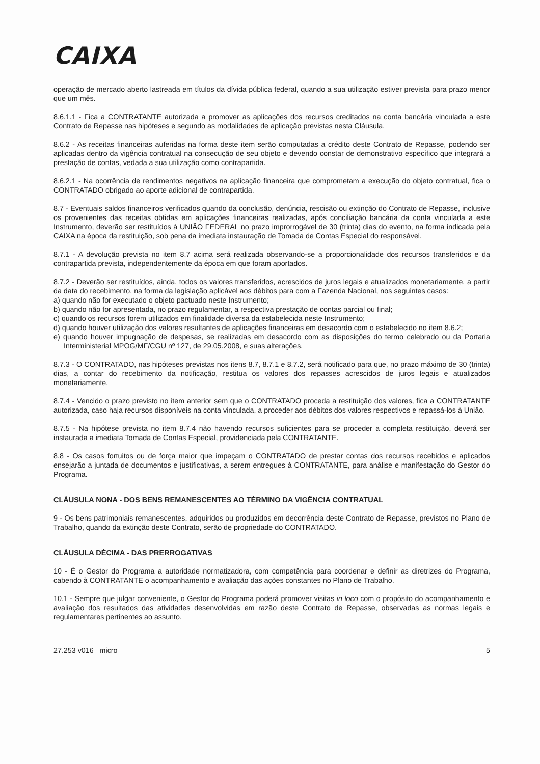CAIXA
operação de mercado aberto lastreada em títulos da dívida pública federal, quando a sua utilização estiver prevista para prazo menor que um mês.
8.6.1.1 - Fica a CONTRATANTE autorizada a promover as aplicações dos recursos creditados na conta bancária vinculada a este Contrato de Repasse nas hipóteses e segundo as modalidades de aplicação previstas nesta Cláusula.
8.6.2 - As receitas financeiras auferidas na forma deste item serão computadas a crédito deste Contrato de Repasse, podendo ser aplicadas dentro da vigência contratual na consecução de seu objeto e devendo constar de demonstrativo específico que integrará a prestação de contas, vedada a sua utilização como contrapartida.
8.6.2.1 - Na ocorrência de rendimentos negativos na aplicação financeira que comprometam a execução do objeto contratual, fica o CONTRATADO obrigado ao aporte adicional de contrapartida.
8.7 - Eventuais saldos financeiros verificados quando da conclusão, denúncia, rescisão ou extinção do Contrato de Repasse, inclusive os provenientes das receitas obtidas em aplicações financeiras realizadas, após conciliação bancária da conta vinculada a este Instrumento, deverão ser restituídos à UNIÃO FEDERAL no prazo improrrogável de 30 (trinta) dias do evento, na forma indicada pela CAIXA na época da restituição, sob pena da imediata instauração de Tomada de Contas Especial do responsável.
8.7.1 - A devolução prevista no item 8.7 acima será realizada observando-se a proporcionalidade dos recursos transferidos e da contrapartida prevista, independentemente da época em que foram aportados.
8.7.2 - Deverão ser restituídos, ainda, todos os valores transferidos, acrescidos de juros legais e atualizados monetariamente, a partir da data do recebimento, na forma da legislação aplicável aos débitos para com a Fazenda Nacional, nos seguintes casos:
a) quando não for executado o objeto pactuado neste Instrumento;
b) quando não for apresentada, no prazo regulamentar, a respectiva prestação de contas parcial ou final;
c) quando os recursos forem utilizados em finalidade diversa da estabelecida neste Instrumento;
d) quando houver utilização dos valores resultantes de aplicações financeiras em desacordo com o estabelecido no item 8.6.2;
e) quando houver impugnação de despesas, se realizadas em desacordo com as disposições do termo celebrado ou da Portaria Interministerial MPOG/MF/CGU nº 127, de 29.05.2008, e suas alterações.
8.7.3 - O CONTRATADO, nas hipóteses previstas nos itens 8.7, 8.7.1 e 8.7.2, será notificado para que, no prazo máximo de 30 (trinta) dias, a contar do recebimento da notificação, restitua os valores dos repasses acrescidos de juros legais e atualizados monetariamente.
8.7.4 - Vencido o prazo previsto no item anterior sem que o CONTRATADO proceda a restituição dos valores, fica a CONTRATANTE autorizada, caso haja recursos disponíveis na conta vinculada, a proceder aos débitos dos valores respectivos e repassá-los à União.
8.7.5 - Na hipótese prevista no item 8.7.4 não havendo recursos suficientes para se proceder a completa restituição, deverá ser instaurada a imediata Tomada de Contas Especial, providenciada pela CONTRATANTE.
8.8 - Os casos fortuitos ou de força maior que impeçam o CONTRATADO de prestar contas dos recursos recebidos e aplicados ensejarão a juntada de documentos e justificativas, a serem entregues à CONTRATANTE, para análise e manifestação do Gestor do Programa.
CLÁUSULA NONA - DOS BENS REMANESCENTES AO TÉRMINO DA VIGÊNCIA CONTRATUAL
9 - Os bens patrimoniais remanescentes, adquiridos ou produzidos em decorrência deste Contrato de Repasse, previstos no Plano de Trabalho, quando da extinção deste Contrato, serão de propriedade do CONTRATADO.
CLÁUSULA DÉCIMA - DAS PRERROGATIVAS
10 - É o Gestor do Programa a autoridade normatizadora, com competência para coordenar e definir as diretrizes do Programa, cabendo à CONTRATANTE o acompanhamento e avaliação das ações constantes no Plano de Trabalho.
10.1 - Sempre que julgar conveniente, o Gestor do Programa poderá promover visitas in loco com o propósito do acompanhamento e avaliação dos resultados das atividades desenvolvidas em razão deste Contrato de Repasse, observadas as normas legais e regulamentares pertinentes ao assunto.
27.253 v016 micro 5